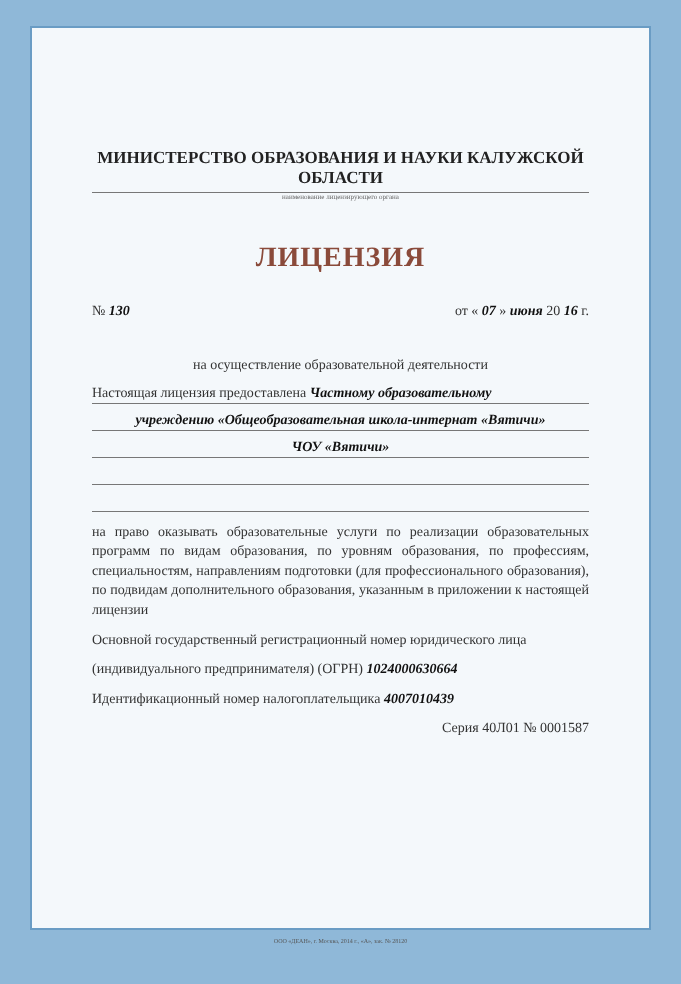МИНИСТЕРСТВО ОБРАЗОВАНИЯ И НАУКИ КАЛУЖСКОЙ ОБЛАСТИ
наименование лицензирующего органа
ЛИЦЕНЗИЯ
№ 130 от « 07 » июня 20 16 г.
на осуществление образовательной деятельности
Настоящая лицензия предоставлена Частному образовательному
учреждению «Общеобразовательная школа-интернат «Вятичи»
ЧОУ «Вятичи»
на право оказывать образовательные услуги по реализации образовательных программ по видам образования, по уровням образования, по профессиям, специальностям, направлениям подготовки (для профессионального образования), по подвидам дополнительного образования, указанным в приложении к настоящей лицензии
Основной государственный регистрационный номер юридического лица
(индивидуального предпринимателя) (ОГРН) 1024000630664
Идентификационный номер налогоплательщика 4007010439
Серия 40Л01 № 0001587
ООО «ДЕАН», г. Москва, 2014 г., «А», зак. № 28120